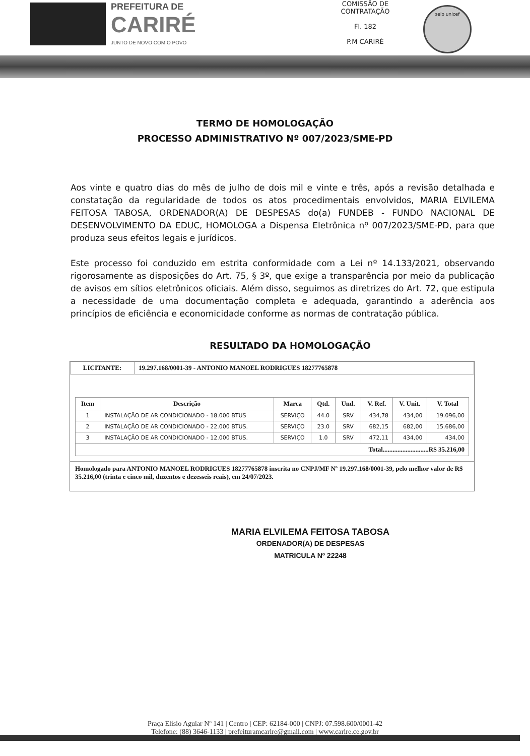PREFEITURA DE
CARIRÉ
JUNTO DE NOVO COM O POVO
COMISSÃO DE CONTRATAÇÃO
Fl. 182
P.M CARIRÉ
selo unicef
TERMO DE HOMOLOGAÇÃO
PROCESSO ADMINISTRATIVO Nº 007/2023/SME-PD
Aos vinte e quatro dias do mês de julho de dois mil e vinte e três, após a revisão detalhada e constatação da regularidade de todos os atos procedimentais envolvidos, MARIA ELVILEMA FEITOSA TABOSA, ORDENADOR(A) DE DESPESAS do(a) FUNDEB - FUNDO NACIONAL DE DESENVOLVIMENTO DA EDUC, HOMOLOGA a Dispensa Eletrônica nº 007/2023/SME-PD, para que produza seus efeitos legais e jurídicos.
Este processo foi conduzido em estrita conformidade com a Lei nº 14.133/2021, observando rigorosamente as disposições do Art. 75, § 3º, que exige a transparência por meio da publicação de avisos em sítios eletrônicos oficiais. Além disso, seguimos as diretrizes do Art. 72, que estipula a necessidade de uma documentação completa e adequada, garantindo a aderência aos princípios de eficiência e economicidade conforme as normas de contratação pública.
RESULTADO DA HOMOLOGAÇÃO
| LICITANTE: | 19.297.168/0001-39 - ANTONIO MANOEL RODRIGUES 18277765878 |
| --- | --- |
| Item | Descrição | Marca | Qtd. | Und. | V. Ref. | V. Unit. | V. Total |
| --- | --- | --- | --- | --- | --- | --- | --- |
| 1 | INSTALAÇÃO DE AR CONDICIONADO - 18.000 BTUS | SERVIÇO | 44.0 | SRV | 434,78 | 434,00 | 19.096,00 |
| 2 | INSTALAÇÃO DE AR CONDICIONADO - 22.000 BTUS. | SERVIÇO | 23.0 | SRV | 682,15 | 682,00 | 15.686,00 |
| 3 | INSTALAÇÃO DE AR CONDICIONADO - 12.000 BTUS. | SERVIÇO | 1.0 | SRV | 472,11 | 434,00 | 434,00 |
| Total............................R$ 35.216,00 | | | | | | | |
Homologado para ANTONIO MANOEL RODRIGUES 18277765878 inscrita no CNPJ/MF Nº 19.297.168/0001-39, pelo melhor valor de R$ 35.216,00 (trinta e cinco mil, duzentos e dezesseis reais), em 24/07/2023.
MARIA ELVILEMA FEITOSA TABOSA
ORDENADOR(A) DE DESPESAS
MATRICULA Nº 22248
Praça Elísio Aguiar Nº 141 | Centro | CEP: 62184-000 | CNPJ: 07.598.600/0001-42
Telefone: (88) 3646-1133 | prefeituramcarire@gmail.com | www.carire.ce.gov.br